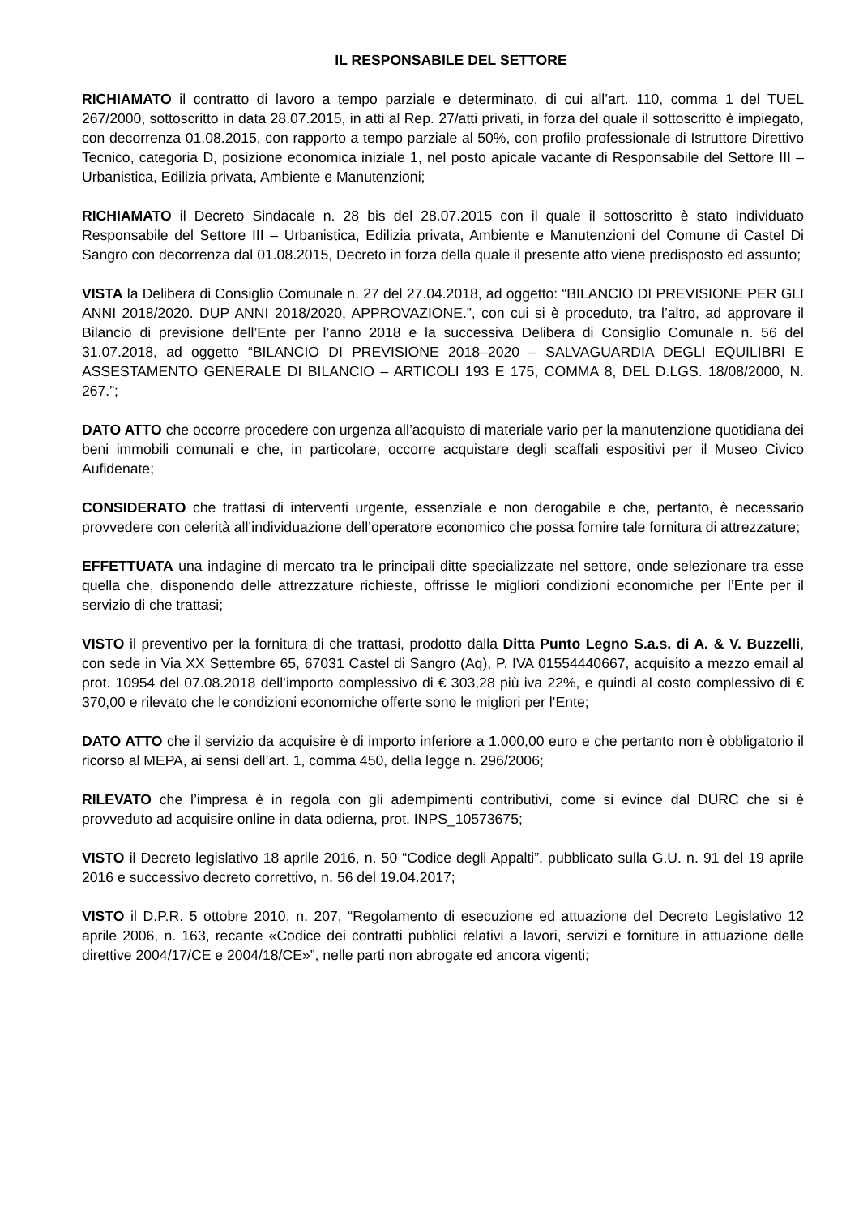IL RESPONSABILE DEL SETTORE
RICHIAMATO il contratto di lavoro a tempo parziale e determinato, di cui all’art. 110, comma 1 del TUEL 267/2000, sottoscritto in data 28.07.2015, in atti al Rep. 27/atti privati, in forza del quale il sottoscritto è impiegato, con decorrenza 01.08.2015, con rapporto a tempo parziale al 50%, con profilo professionale di Istruttore Direttivo Tecnico, categoria D, posizione economica iniziale 1, nel posto apicale vacante di Responsabile del Settore III – Urbanistica, Edilizia privata, Ambiente e Manutenzioni;
RICHIAMATO il Decreto Sindacale n. 28 bis del 28.07.2015 con il quale il sottoscritto è stato individuato Responsabile del Settore III – Urbanistica, Edilizia privata, Ambiente e Manutenzioni del Comune di Castel Di Sangro con decorrenza dal 01.08.2015, Decreto in forza della quale il presente atto viene predisposto ed assunto;
VISTA la Delibera di Consiglio Comunale n. 27 del 27.04.2018, ad oggetto: “BILANCIO DI PREVISIONE PER GLI ANNI 2018/2020. DUP ANNI 2018/2020, APPROVAZIONE.”, con cui si è proceduto, tra l’altro, ad approvare il Bilancio di previsione dell’Ente per l’anno 2018 e la successiva Delibera di Consiglio Comunale n. 56 del 31.07.2018, ad oggetto “BILANCIO DI PREVISIONE 2018–2020 – SALVAGUARDIA DEGLI EQUILIBRI E ASSESTAMENTO GENERALE DI BILANCIO – ARTICOLI 193 E 175, COMMA 8, DEL D.LGS. 18/08/2000, N. 267.”;
DATO ATTO che occorre procedere con urgenza all’acquisto di materiale vario per la manutenzione quotidiana dei beni immobili comunali e che, in particolare, occorre acquistare degli scaffali espositivi per il Museo Civico Aufidenate;
CONSIDERATO che trattasi di interventi urgente, essenziale e non derogabile e che, pertanto, è necessario provvedere con celerità all’individuazione dell’operatore economico che possa fornire tale fornitura di attrezzature;
EFFETTUATA una indagine di mercato tra le principali ditte specializzate nel settore, onde selezionare tra esse quella che, disponendo delle attrezzature richieste, offrisse le migliori condizioni economiche per l’Ente per il servizio di che trattasi;
VISTO il preventivo per la fornitura di che trattasi, prodotto dalla Ditta Punto Legno S.a.s. di A. & V. Buzzelli, con sede in Via XX Settembre 65, 67031 Castel di Sangro (Aq), P. IVA 01554440667, acquisito a mezzo email al prot. 10954 del 07.08.2018 dell’importo complessivo di € 303,28 più iva 22%, e quindi al costo complessivo di € 370,00 e rilevato che le condizioni economiche offerte sono le migliori per l’Ente;
DATO ATTO che il servizio da acquisire è di importo inferiore a 1.000,00 euro e che pertanto non è obbligatorio il ricorso al MEPA, ai sensi dell’art. 1, comma 450, della legge n. 296/2006;
RILEVATO che l’impresa è in regola con gli adempimenti contributivi, come si evince dal DURC che si è provveduto ad acquisire online in data odierna, prot. INPS_10573675;
VISTO il Decreto legislativo 18 aprile 2016, n. 50 “Codice degli Appalti”, pubblicato sulla G.U. n. 91 del 19 aprile 2016 e successivo decreto correttivo, n. 56 del 19.04.2017;
VISTO il D.P.R. 5 ottobre 2010, n. 207, “Regolamento di esecuzione ed attuazione del Decreto Legislativo 12 aprile 2006, n. 163, recante «Codice dei contratti pubblici relativi a lavori, servizi e forniture in attuazione delle direttive 2004/17/CE e 2004/18/CE»”, nelle parti non abrogate ed ancora vigenti;